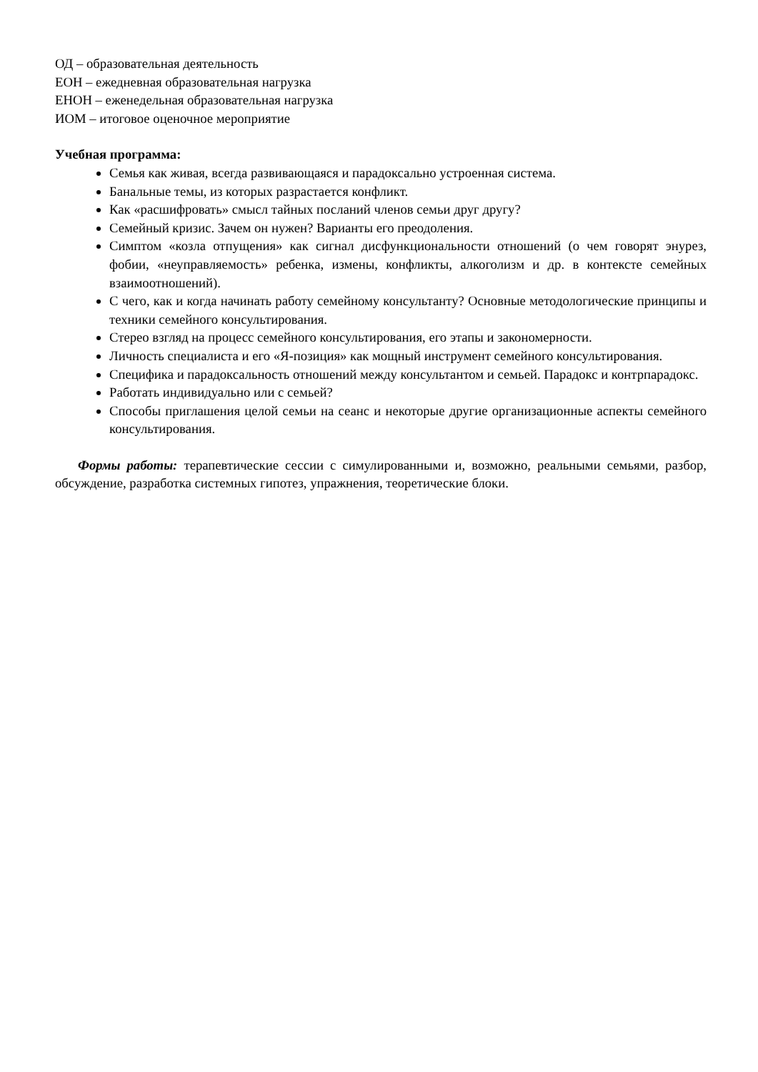ОД – образовательная деятельность
ЕОН – ежедневная образовательная нагрузка
ЕНОН – еженедельная образовательная нагрузка
ИОМ – итоговое оценочное мероприятие
Учебная программа:
Семья как живая, всегда развивающаяся и парадоксально устроенная система.
Банальные темы, из которых разрастается конфликт.
Как «расшифровать» смысл тайных посланий членов семьи друг другу?
Семейный кризис. Зачем он нужен? Варианты его преодоления.
Симптом «козла отпущения» как сигнал дисфункциональности отношений (о чем говорят энурез, фобии, «неуправляемость» ребенка, измены, конфликты, алкоголизм и др. в контексте семейных взаимоотношений).
С чего, как и когда начинать работу семейному консультанту? Основные методологические принципы и техники семейного консультирования.
Стерео взгляд на процесс семейного консультирования, его этапы и закономерности.
Личность специалиста и его «Я-позиция» как мощный инструмент семейного консультирования.
Специфика и парадоксальность отношений между консультантом и семьей. Парадокс и контрпарадокс.
Работать индивидуально или с семьей?
Способы приглашения целой семьи на сеанс и некоторые другие организационные аспекты семейного консультирования.
Формы работы: терапевтические сессии с симулированными и, возможно, реальными семьями, разбор, обсуждение, разработка системных гипотез, упражнения, теоретические блоки.